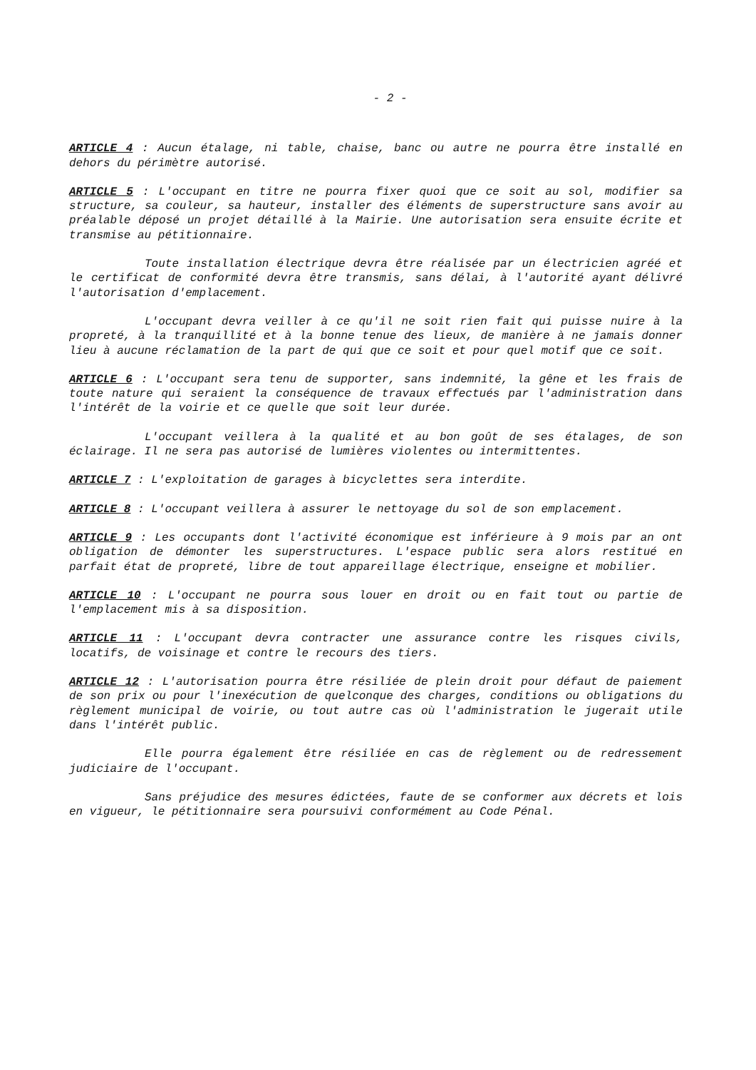- 2 -
ARTICLE 4 : Aucun étalage, ni table, chaise, banc ou autre ne pourra être installé en dehors du périmètre autorisé.
ARTICLE 5 : L'occupant en titre ne pourra fixer quoi que ce soit au sol, modifier sa structure, sa couleur, sa hauteur, installer des éléments de superstructure sans avoir au préalable déposé un projet détaillé à la Mairie. Une autorisation sera ensuite écrite et transmise au pétitionnaire.
Toute installation électrique devra être réalisée par un électricien agréé et le certificat de conformité devra être transmis, sans délai, à l'autorité ayant délivré l'autorisation d'emplacement.
L'occupant devra veiller à ce qu'il ne soit rien fait qui puisse nuire à la propreté, à la tranquillité et à la bonne tenue des lieux, de manière à ne jamais donner lieu à aucune réclamation de la part de qui que ce soit et pour quel motif que ce soit.
ARTICLE 6 : L'occupant sera tenu de supporter, sans indemnité, la gêne et les frais de toute nature qui seraient la conséquence de travaux effectués par l'administration dans l'intérêt de la voirie et ce quelle que soit leur durée.
L'occupant veillera à la qualité et au bon goût de ses étalages, de son éclairage. Il ne sera pas autorisé de lumières violentes ou intermittentes.
ARTICLE 7 : L'exploitation de garages à bicyclettes sera interdite.
ARTICLE 8 : L'occupant veillera à assurer le nettoyage du sol de son emplacement.
ARTICLE 9 : Les occupants dont l'activité économique est inférieure à 9 mois par an ont obligation de démonter les superstructures. L'espace public sera alors restitué en parfait état de propreté, libre de tout appareillage électrique, enseigne et mobilier.
ARTICLE 10 : L'occupant ne pourra sous louer en droit ou en fait tout ou partie de l'emplacement mis à sa disposition.
ARTICLE 11 : L'occupant devra contracter une assurance contre les risques civils, locatifs, de voisinage et contre le recours des tiers.
ARTICLE 12 : L'autorisation pourra être résiliée de plein droit pour défaut de paiement de son prix ou pour l'inexécution de quelconque des charges, conditions ou obligations du règlement municipal de voirie, ou tout autre cas où l'administration le jugerait utile dans l'intérêt public.
Elle pourra également être résiliée en cas de règlement ou de redressement judiciaire de l'occupant.
Sans préjudice des mesures édictées, faute de se conformer aux décrets et lois en vigueur, le pétitionnaire sera poursuivi conformément au Code Pénal.